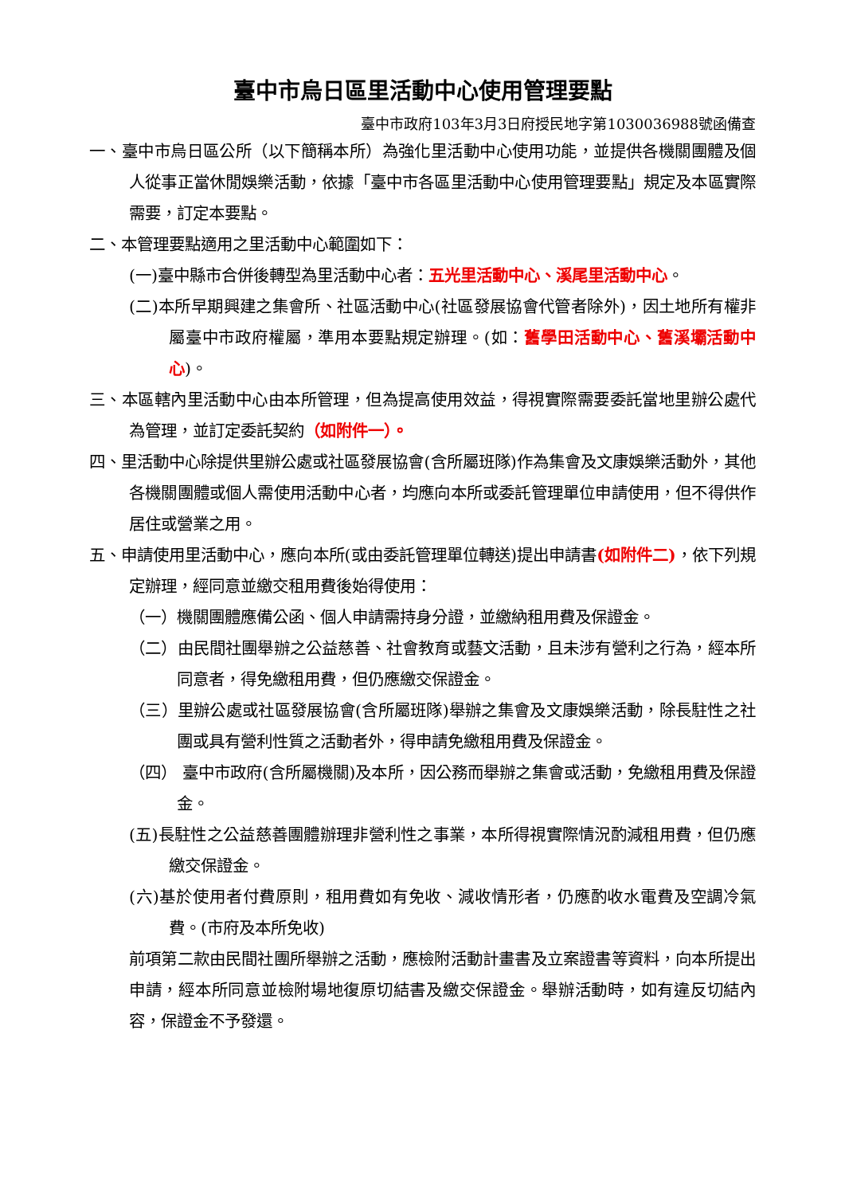臺中市烏日區里活動中心使用管理要點
臺中市政府103年3月3日府授民地字第1030036988號函備查
一、臺中市烏日區公所（以下簡稱本所）為強化里活動中心使用功能，並提供各機關團體及個人從事正當休閒娛樂活動，依據「臺中市各區里活動中心使用管理要點」規定及本區實際需要，訂定本要點。
二、本管理要點適用之里活動中心範圍如下：
(一)臺中縣市合併後轉型為里活動中心者：五光里活動中心、溪尾里活動中心。
(二)本所早期興建之集會所、社區活動中心(社區發展協會代管者除外)，因土地所有權非屬臺中市政府權屬，準用本要點規定辦理。(如：舊學田活動中心、舊溪壩活動中心)。
三、本區轄內里活動中心由本所管理，但為提高使用效益，得視實際需要委託當地里辦公處代為管理，並訂定委託契約（如附件一）。
四、里活動中心除提供里辦公處或社區發展協會(含所屬班隊)作為集會及文康娛樂活動外，其他各機關團體或個人需使用活動中心者，均應向本所或委託管理單位申請使用，但不得供作居住或營業之用。
五、申請使用里活動中心，應向本所(或由委託管理單位轉送)提出申請書(如附件二)，依下列規定辦理，經同意並繳交租用費後始得使用：
（一）機關團體應備公函、個人申請需持身分證，並繳納租用費及保證金。
（二）由民間社團舉辦之公益慈善、社會教育或藝文活動，且未涉有營利之行為，經本所同意者，得免繳租用費，但仍應繳交保證金。
（三）里辦公處或社區發展協會(含所屬班隊)舉辦之集會及文康娛樂活動，除長駐性之社團或具有營利性質之活動者外，得申請免繳租用費及保證金。
（四） 臺中市政府(含所屬機關)及本所，因公務而舉辦之集會或活動，免繳租用費及保證金。
(五)長駐性之公益慈善團體辦理非營利性之事業，本所得視實際情況酌減租用費，但仍應繳交保證金。
(六)基於使用者付費原則，租用費如有免收、減收情形者，仍應酌收水電費及空調冷氣費。(市府及本所免收)
前項第二款由民間社團所舉辦之活動，應檢附活動計畫書及立案證書等資料，向本所提出申請，經本所同意並檢附場地復原切結書及繳交保證金。舉辦活動時，如有違反切結內容，保證金不予發還。